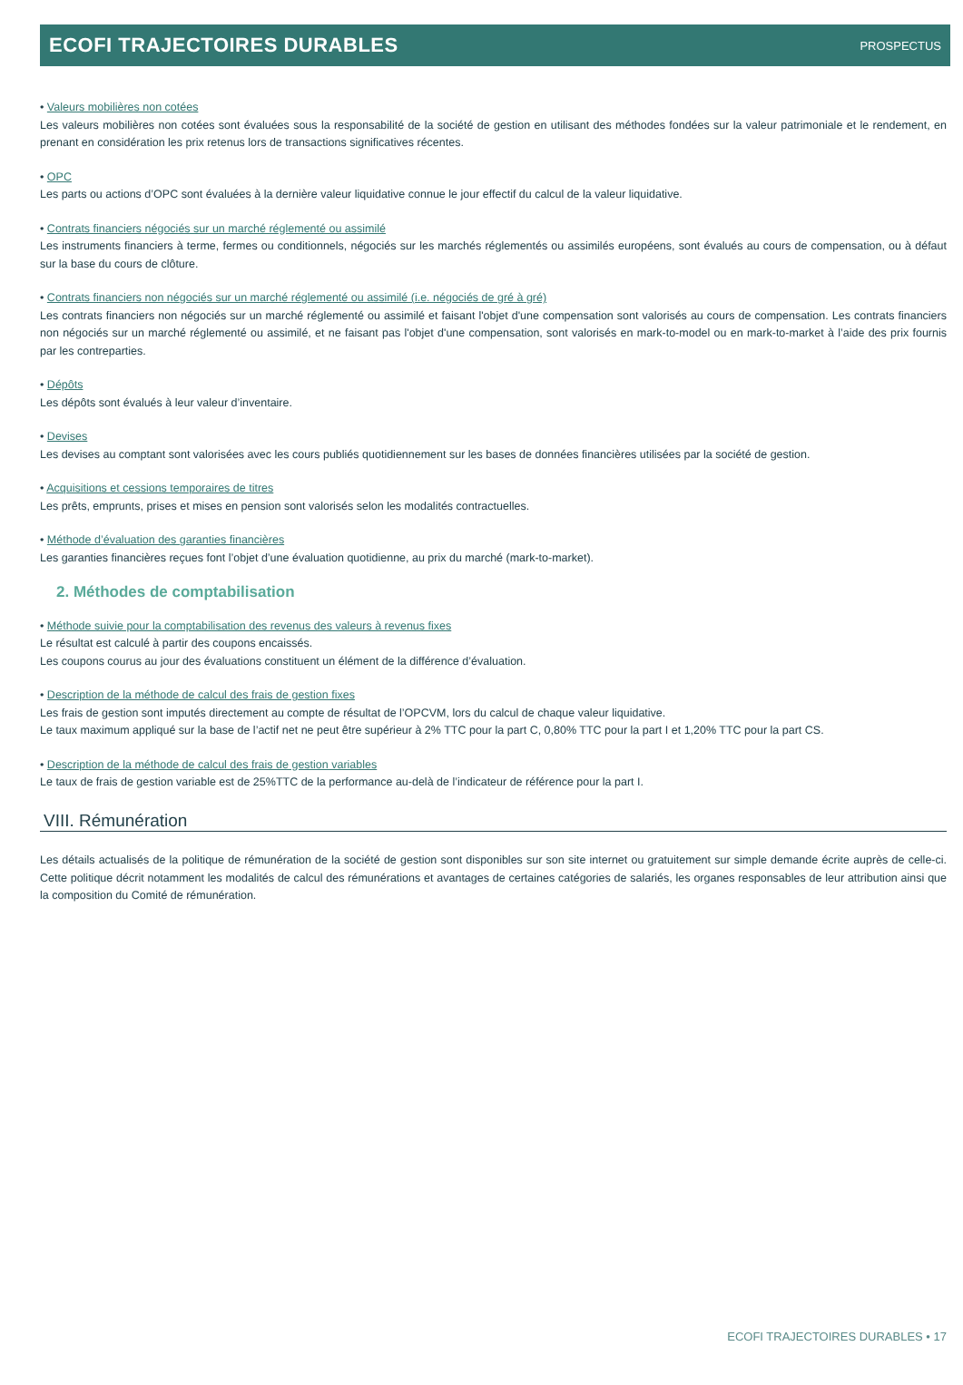ECOFI TRAJECTOIRES DURABLES PROSPECTUS
• Valeurs mobilières non cotées
Les valeurs mobilières non cotées sont évaluées sous la responsabilité de la société de gestion en utilisant des méthodes fondées sur la valeur patrimoniale et le rendement, en prenant en considération les prix retenus lors de transactions significatives récentes.
• OPC
Les parts ou actions d’OPC sont évaluées à la dernière valeur liquidative connue le jour effectif du calcul de la valeur liquidative.
• Contrats financiers négociés sur un marché réglementé ou assimilé
Les instruments financiers à terme, fermes ou conditionnels, négociés sur les marchés réglementés ou assimilés européens, sont évalués au cours de compensation, ou à défaut sur la base du cours de clôture.
• Contrats financiers non négociés sur un marché réglementé ou assimilé (i.e. négociés de gré à gré)
Les contrats financiers non négociés sur un marché réglementé ou assimilé et faisant l'objet d'une compensation sont valorisés au cours de compensation. Les contrats financiers non négociés sur un marché réglementé ou assimilé, et ne faisant pas l'objet d'une compensation, sont valorisés en mark-to-model ou en mark-to-market à l’aide des prix fournis par les contreparties.
• Dépôts
Les dépôts sont évalués à leur valeur d’inventaire.
• Devises
Les devises au comptant sont valorisées avec les cours publiés quotidiennement sur les bases de données financières utilisées par la société de gestion.
• Acquisitions et cessions temporaires de titres
Les prêts, emprunts, prises et mises en pension sont valorisés selon les modalités contractuelles.
• Méthode d’évaluation des garanties financières
Les garanties financières reçues font l’objet d’une évaluation quotidienne, au prix du marché (mark-to-market).
2. Méthodes de comptabilisation
• Méthode suivie pour la comptabilisation des revenus des valeurs à revenus fixes
Le résultat est calculé à partir des coupons encaissés.
Les coupons courus au jour des évaluations constituent un élément de la différence d’évaluation.
• Description de la méthode de calcul des frais de gestion fixes
Les frais de gestion sont imputés directement au compte de résultat de l’OPCVM, lors du calcul de chaque valeur liquidative.
Le taux maximum appliqué sur la base de l’actif net ne peut être supérieur à 2% TTC pour la part C, 0,80% TTC pour la part I et 1,20% TTC pour la part CS.
• Description de la méthode de calcul des frais de gestion variables
Le taux de frais de gestion variable est de 25%TTC de la performance au-delà de l’indicateur de référence pour la part I.
VIII. Rémunération
Les détails actualisés de la politique de rémunération de la société de gestion sont disponibles sur son site internet ou gratuitement sur simple demande écrite auprès de celle-ci. Cette politique décrit notamment les modalités de calcul des rémunérations et avantages de certaines catégories de salariés, les organes responsables de leur attribution ainsi que la composition du Comité de rémunération.
ECOFI TRAJECTOIRES DURABLES • 17